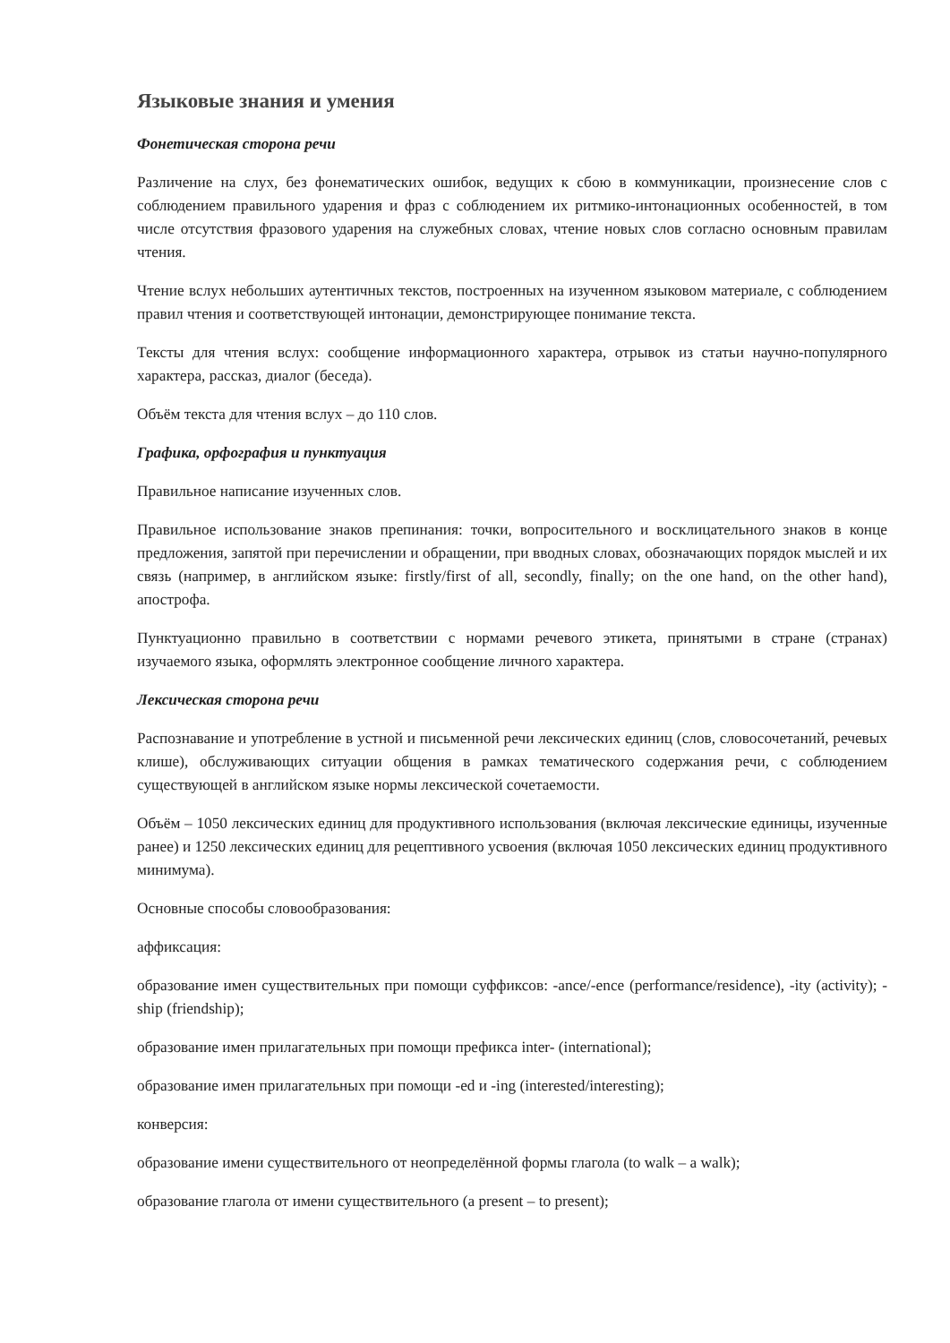Языковые знания и умения
Фонетическая сторона речи
Различение на слух, без фонематических ошибок, ведущих к сбою в коммуникации, произнесение слов с соблюдением правильного ударения и фраз с соблюдением их ритмико-интонационных особенностей, в том числе отсутствия фразового ударения на служебных словах, чтение новых слов согласно основным правилам чтения.
Чтение вслух небольших аутентичных текстов, построенных на изученном языковом материале, с соблюдением правил чтения и соответствующей интонации, демонстрирующее понимание текста.
Тексты для чтения вслух: сообщение информационного характера, отрывок из статьи научно-популярного характера, рассказ, диалог (беседа).
Объём текста для чтения вслух – до 110 слов.
Графика, орфография и пунктуация
Правильное написание изученных слов.
Правильное использование знаков препинания: точки, вопросительного и восклицательного знаков в конце предложения, запятой при перечислении и обращении, при вводных словах, обозначающих порядок мыслей и их связь (например, в английском языке: firstly/first of all, secondly, finally; on the one hand, on the other hand), апострофа.
Пунктуационно правильно в соответствии с нормами речевого этикета, принятыми в стране (странах) изучаемого языка, оформлять электронное сообщение личного характера.
Лексическая сторона речи
Распознавание и употребление в устной и письменной речи лексических единиц (слов, словосочетаний, речевых клише), обслуживающих ситуации общения в рамках тематического содержания речи, с соблюдением существующей в английском языке нормы лексической сочетаемости.
Объём – 1050 лексических единиц для продуктивного использования (включая лексические единицы, изученные ранее) и 1250 лексических единиц для рецептивного усвоения (включая 1050 лексических единиц продуктивного минимума).
Основные способы словообразования:
аффиксация:
образование имен существительных при помощи суффиксов: -ance/-ence (performance/residence), -ity (activity); -ship (friendship);
образование имен прилагательных при помощи префикса inter- (international);
образование имен прилагательных при помощи -ed и -ing (interested/interesting);
конверсия:
образование имени существительного от неопределённой формы глагола (to walk – a walk);
образование глагола от имени существительного (a present – to present);